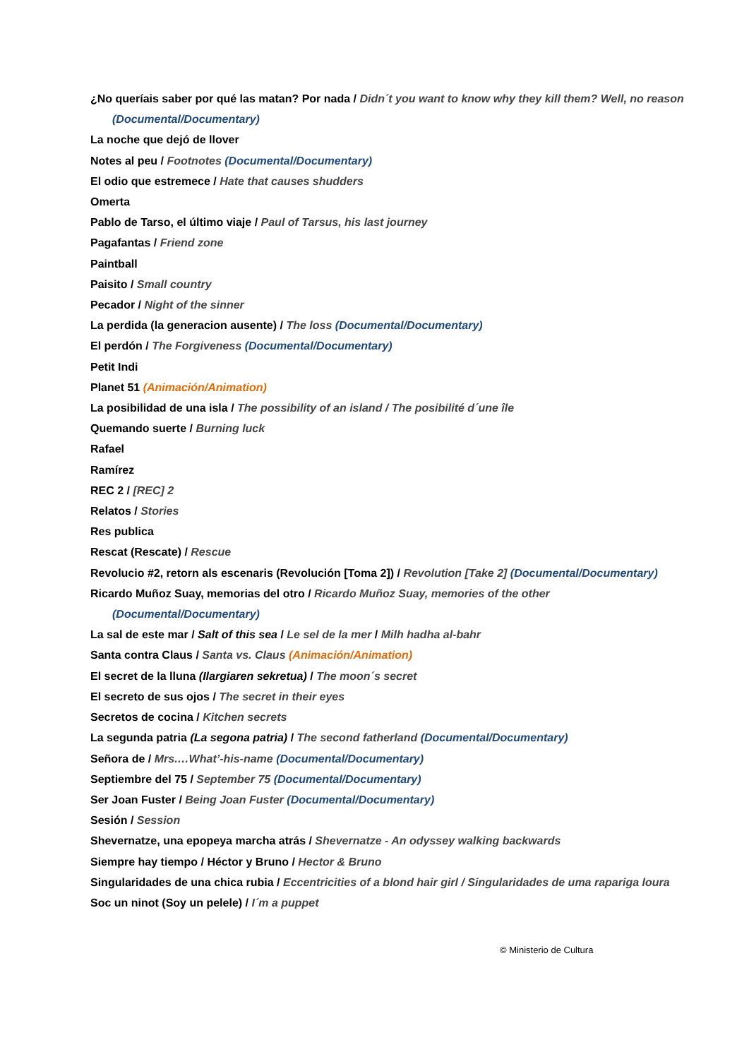¿No queríais saber por qué las matan? Por nada / Didn´t you want to know why they kill them? Well, no reason (Documental/Documentary)
La noche que dejó de llover
Notes al peu / Footnotes (Documental/Documentary)
El odio que estremece / Hate that causes shudders
Omerta
Pablo de Tarso, el último viaje / Paul of Tarsus, his last journey
Pagafantas / Friend zone
Paintball
Paisito / Small country
Pecador / Night of the sinner
La perdida (la generacion ausente) / The loss (Documental/Documentary)
El perdón / The Forgiveness (Documental/Documentary)
Petit Indi
Planet 51 (Animación/Animation)
La posibilidad de una isla / The possibility of an island / The posibilité d´une île
Quemando suerte / Burning luck
Rafael
Ramírez
REC 2 / [REC] 2
Relatos / Stories
Res publica
Rescat (Rescate) / Rescue
Revolucio #2, retorn als escenaris (Revolución [Toma 2]) / Revolution [Take 2] (Documental/Documentary)
Ricardo Muñoz Suay, memorias del otro / Ricardo Muñoz Suay, memories of the other (Documental/Documentary)
La sal de este mar / Salt of this sea / Le sel de la mer / Milh hadha al-bahr
Santa contra Claus / Santa vs. Claus (Animación/Animation)
El secret de la lluna (Ilargiaren sekretua) / The moon´s secret
El secreto de sus ojos / The secret in their eyes
Secretos de cocina / Kitchen secrets
La segunda patria (La segona patria) / The second fatherland (Documental/Documentary)
Señora de / Mrs.…What’-his-name (Documental/Documentary)
Septiembre del 75 / September 75 (Documental/Documentary)
Ser Joan Fuster / Being Joan Fuster (Documental/Documentary)
Sesión / Session
Shevernatze, una epopeya marcha atrás / Shevernatze - An odyssey walking backwards
Siempre hay tiempo / Héctor y Bruno / Hector & Bruno
Singularidades de una chica rubia / Eccentricities of a blond hair girl / Singularidades de uma rapariga loura
Soc un ninot (Soy un pelele) / I´m a puppet
© Ministerio de Cultura